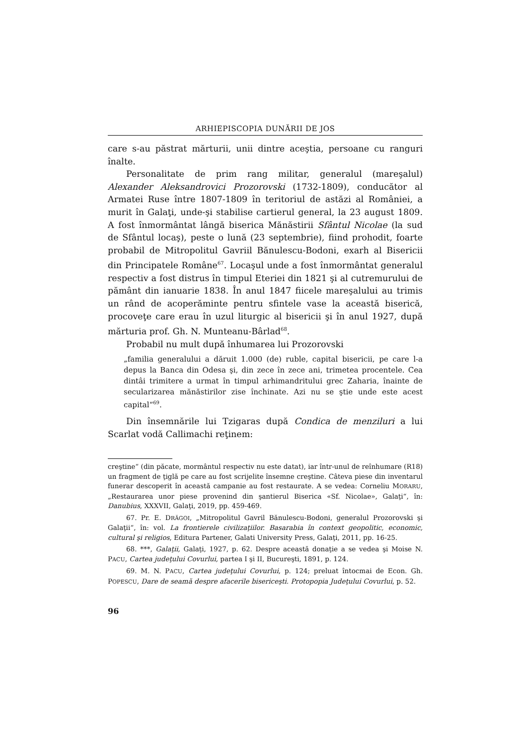ARHIEPISCOPIA DUNĂRII DE JOS
care s-au păstrat mărturii, unii dintre aceştia, persoane cu ranguri înalte.
Personalitate de prim rang militar, generalul (mareşalul) Alexander Aleksandrovici Prozorovski (1732-1809), conducător al Armatei Ruse între 1807-1809 în teritoriul de astăzi al României, a murit în Galaţi, unde-şi stabilise cartierul general, la 23 august 1809. A fost înmormântat lângă biserica Mănăstirii Sfântul Nicolae (la sud de Sfântul locaş), peste o lună (23 septembrie), fiind prohodit, foarte probabil de Mitropolitul Gavriil Bănulescu-Bodoni, exarh al Bisericii din Principatele Române<sup>67</sup>. Locaşul unde a fost înmormântat generalul respectiv a fost distrus în timpul Eteriei din 1821 şi al cutremurului de pământ din ianuarie 1838. În anul 1847 fiicele mareşalului au trimis un rând de acoperăminte pentru sfintele vase la această biserică, procoveţe care erau în uzul liturgic al bisericii şi în anul 1927, după mărturia prof. Gh. N. Munteanu-Bârlad<sup>68</sup>.
Probabil nu mult după înhumarea lui Prozorovski
„familia generalului a dăruit 1.000 (de) ruble, capital bisericii, pe care l-a depus la Banca din Odesa şi, din zece în zece ani, trimetea procentele. Cea dintâi trimitere a urmat în timpul arhimandritului grec Zaharia, înainte de secularizarea mănăstirilor zise închinate. Azi nu se ştie unde este acest capital“<sup>69</sup>.
Din însemnările lui Tzigaras după Condica de menziluri a lui Scarlat vodă Callimachi reţinem:
creştine“ (din păcate, mormântul respectiv nu este datat), iar într-unul de reînhumare (R18) un fragment de ţiglă pe care au fost scrijelite însemne creştine. Câteva piese din inventarul funerar descoperit în această campanie au fost restaurate. A se vedea: Corneliu MORARU, „Restaurarea unor piese provenind din şantierul Biserica «Sf. Nicolae», Galaţi“, în: Danubius, XXXVII, Galaţi, 2019, pp. 459-469.
67. Pr. E. DRĂGOI, „Mitropolitul Gavril Bănulescu-Bodoni, generalul Prozorovski şi Galaţii“, în: vol. La frontierele civilizaţiilor. Basarabia în context geopolitic, economic, cultural şi religios, Editura Partener, Galati University Press, Galaţi, 2011, pp. 16-25.
68. ***, Galaţii, Galaţi, 1927, p. 62. Despre această donaţie a se vedea şi Moise N. PACU, Cartea judeţului Covurlui, partea I şi II, Bucureşti, 1891, p. 124.
69. M. N. PACU, Cartea judeţului Covurlui, p. 124; preluat întocmai de Econ. Gh. POPESCU, Dare de seamă despre afacerile bisericeşti. Protopopia Judeţului Covurlui, p. 52.
96